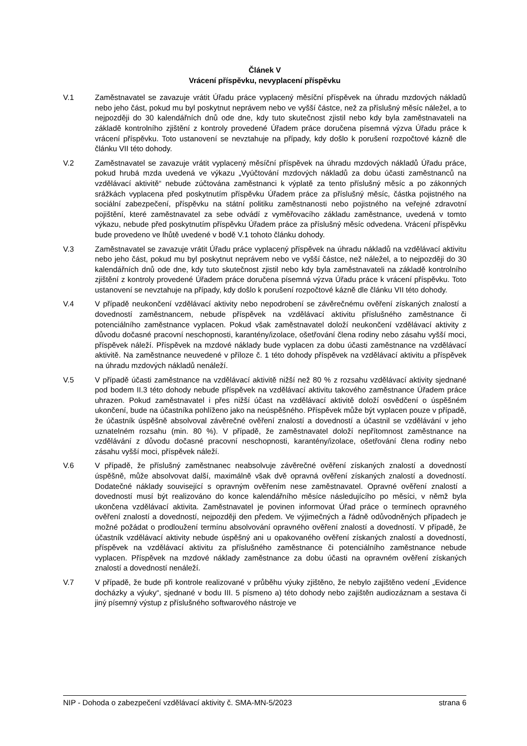Článek V
Vrácení příspěvku, nevyplacení příspěvku
V.1 Zaměstnavatel se zavazuje vrátit Úřadu práce vyplacený měsíční příspěvek na úhradu mzdových nákladů nebo jeho část, pokud mu byl poskytnut neprávem nebo ve vyšší částce, než za příslušný měsíc náležel, a to nejpozději do 30 kalendářních dnů ode dne, kdy tuto skutečnost zjistil nebo kdy byla zaměstnavateli na základě kontrolního zjištění z kontroly provedené Úřadem práce doručena písemná výzva Úřadu práce k vrácení příspěvku. Toto ustanovení se nevztahuje na případy, kdy došlo k porušení rozpočtové kázně dle článku VII této dohody.
V.2 Zaměstnavatel se zavazuje vrátit vyplacený měsíční příspěvek na úhradu mzdových nákladů Úřadu práce, pokud hrubá mzda uvedená ve výkazu „Vyúčtování mzdových nákladů za dobu účasti zaměstnanců na vzdělávací aktivitě“ nebude zúčtována zaměstnanci k výplatě za tento příslušný měsíc a po zákonných srážkách vyplacena před poskytnutím příspěvku Úřadem práce za příslušný měsíc, částka pojistného na sociální zabezpečení, příspěvku na státní politiku zaměstnanosti nebo pojistného na veřejné zdravotní pojištění, které zaměstnavatel za sebe odvádí z vyměřovacího základu zaměstnance, uvedená v tomto výkazu, nebude před poskytnutím příspěvku Úřadem práce za příslušný měsíc odvedena. Vrácení příspěvku bude provedeno ve lhůtě uvedené v bodě V.1 tohoto článku dohody.
V.3 Zaměstnavatel se zavazuje vrátit Úřadu práce vyplacený příspěvek na úhradu nákladů na vzdělávací aktivitu nebo jeho část, pokud mu byl poskytnut neprávem nebo ve vyšší částce, než náležel, a to nejpozději do 30 kalendářních dnů ode dne, kdy tuto skutečnost zjistil nebo kdy byla zaměstnavateli na základě kontrolního zjištění z kontroly provedené Úřadem práce doručena písemná výzva Úřadu práce k vrácení příspěvku. Toto ustanovení se nevztahuje na případy, kdy došlo k porušení rozpočtové kázně dle článku VII této dohody.
V.4 V případě neukončení vzdělávací aktivity nebo nepodrobení se závěrečnému ověření získaných znalostí a dovedností zaměstnancem, nebude příspěvek na vzdělávací aktivitu příslušného zaměstnance či potenciálního zaměstnance vyplacen. Pokud však zaměstnavatel doloží neukončení vzdělávací aktivity z důvodu dočasné pracovní neschopnosti, karantény/izolace, ošetřování člena rodiny nebo zásahu vyšší moci, příspěvek náleží. Příspěvek na mzdové náklady bude vyplacen za dobu účasti zaměstnance na vzdělávací aktivitě. Na zaměstnance neuvedené v příloze č. 1 této dohody příspěvek na vzdělávací aktivitu a příspěvek na úhradu mzdových nákladů nenáleží.
V.5 V případě účasti zaměstnance na vzdělávací aktivitě nižší než 80 % z rozsahu vzdělávací aktivity sjednané pod bodem II.3 této dohody nebude příspěvek na vzdělávací aktivitu takového zaměstnance Úřadem práce uhrazen. Pokud zaměstnavatel i přes nižší účast na vzdělávací aktivitě doloží osvědčení o úspěšném ukončení, bude na účastníka pohlíženo jako na neúspěšného. Příspěvek může být vyplacen pouze v případě, že účastník úspěšně absolvoval závěrečné ověření znalostí a dovedností a účastnil se vzdělávání v jeho uznatelném rozsahu (min. 80 %). V případě, že zaměstnavatel doloží nepřítomnost zaměstnance na vzdělávání z důvodu dočasné pracovní neschopnosti, karantény/izolace, ošetřování člena rodiny nebo zásahu vyšší moci, příspěvek náleží.
V.6 V případě, že příslušný zaměstnanec neabsolvuje závěrečné ověření získaných znalostí a dovedností úspěšně, může absolvovat další, maximálně však dvě opravná ověření získaných znalostí a dovedností. Dodatečné náklady související s opravným ověřením nese zaměstnavatel. Opravné ověření znalostí a dovedností musí být realizováno do konce kalendářního měsíce následujícího po měsíci, v němž byla ukončena vzdělávací aktivita. Zaměstnavatel je povinen informovat Úřad práce o termínech opravného ověření znalostí a dovedností, nejpozději den předem. Ve výjimečných a řádně odůvodněných případech je možné požádat o prodloužení termínu absolvování opravného ověření znalostí a dovedností. V případě, že účastník vzdělávací aktivity nebude úspěšný ani u opakovaného ověření získaných znalostí a dovedností, příspěvek na vzdělávací aktivitu za příslušného zaměstnance či potenciálního zaměstnance nebude vyplacen. Příspěvek na mzdové náklady zaměstnance za dobu účasti na opravném ověření získaných znalostí a dovedností nenáleží.
V.7 V případě, že bude při kontrole realizované v průběhu výuky zjištěno, že nebylo zajištěno vedení „Evidence docházky a výuky“, sjednané v bodu III. 5 písmeno a) této dohody nebo zajištěn audiozáznam a sestava či jiný písemný výstup z příslušného softwarového nástroje ve
NIP - Dohoda o zabezpečení vzdělávací aktivity č. SMA-MN-5/2023 strana 6